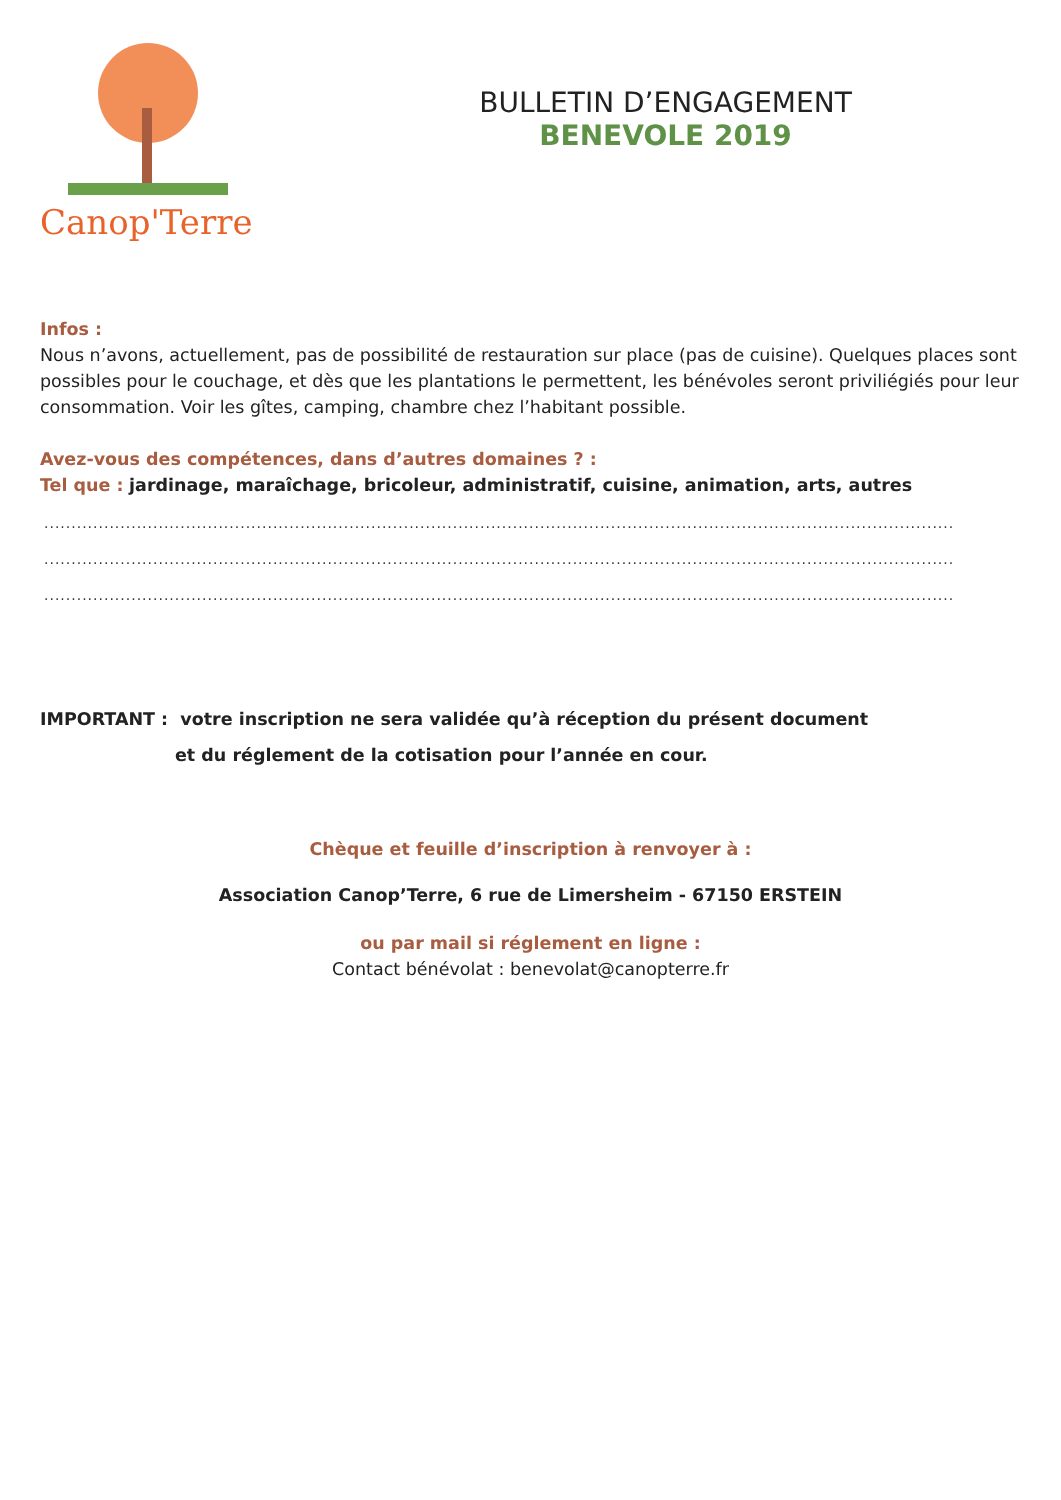Canop'Terre
BULLETIN D’ENGAGEMENT
BENEVOLE 2019
Infos :
Nous n’avons, actuellement, pas de possibilité de restauration sur place (pas de cuisine). Quelques places sont possibles pour le couchage, et dès que les plantations le permettent, les bénévoles seront priviliégiés pour leur consommation. Voir les gîtes, camping, chambre chez l’habitant possible.
Avez-vous des compétences, dans d’autres domaines ? :
Tel que : jardinage, maraîchage, bricoleur, administratif, cuisine, animation, arts, autres
..............................................................................................................................................................................................
..............................................................................................................................................................................................
..............................................................................................................................................................................................
IMPORTANT : votre inscription ne sera validée qu’à réception du présent document
et du réglement de la cotisation pour l’année en cour.
Chèque et feuille d’inscription à renvoyer à :
Association Canop’Terre, 6 rue de Limersheim - 67150 ERSTEIN
ou par mail si réglement en ligne :
Contact bénévolat : benevolat@canopterre.fr